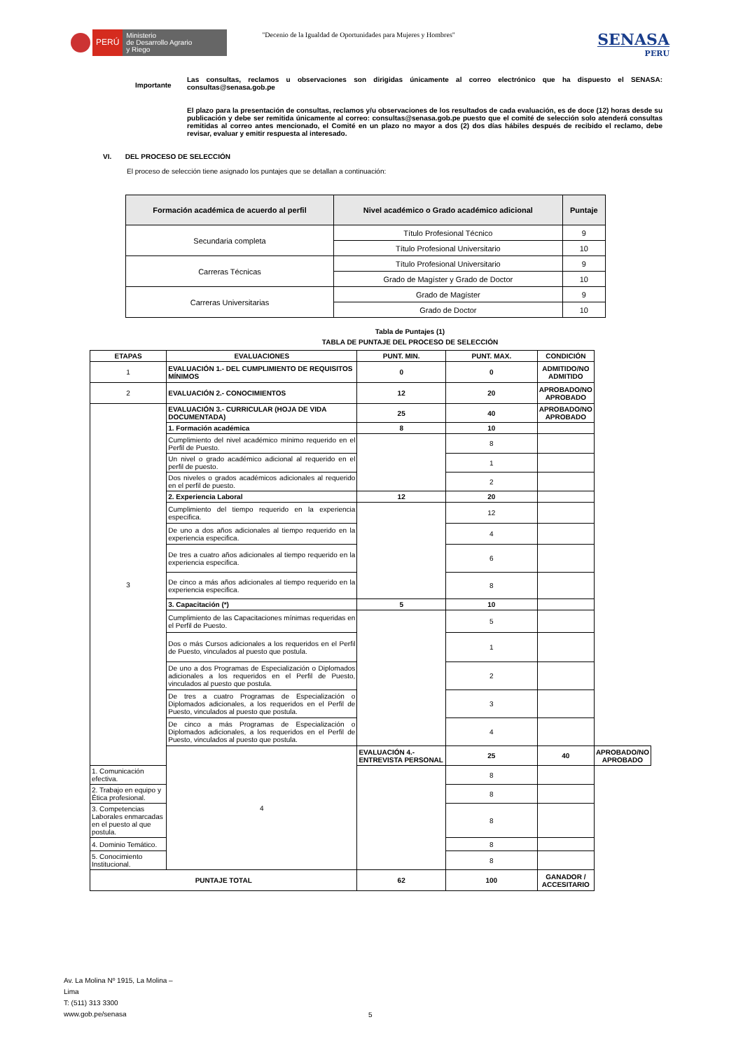PERÚ
Ministerio
de Desarrollo Agrario
y Riego
"Decenio de la Igualdad de Oportunidades para Mujeres y Hombres"
SENASA
PERU
Importante
Las consultas, reclamos u observaciones son dirigidas únicamente al correo electrónico que ha dispuesto el SENASA: consultas@senasa.gob.pe
El plazo para la presentación de consultas, reclamos y/u observaciones de los resultados de cada evaluación, es de doce (12) horas desde su publicación y debe ser remitida únicamente al correo: consultas@senasa.gob.pe puesto que el comité de selección solo atenderá consultas remitidas al correo antes mencionado, el Comité en un plazo no mayor a dos (2) dos días hábiles después de recibido el reclamo, debe revisar, evaluar y emitir respuesta al interesado.
VI. DEL PROCESO DE SELECCIÓN
El proceso de selección tiene asignado los puntajes que se detallan a continuación:
| Formación académica de acuerdo al perfil | Nivel académico o Grado académico adicional | Puntaje |
| --- | --- | --- |
| Secundaria completa | Título Profesional Técnico | 9 |
| | Título Profesional Universitario | 10 |
| Carreras Técnicas | Título Profesional Universitario | 9 |
| | Grado de Magíster y Grado de Doctor | 10 |
| Carreras Universitarias | Grado de Magíster | 9 |
| | Grado de Doctor | 10 |
Tabla de Puntajes (1)
TABLA DE PUNTAJE DEL PROCESO DE SELECCIÓN
| ETAPAS | EVALUACIONES | PUNT. MIN. | PUNT. MAX. | CONDICIÓN | |
| --- | --- | --- | --- | --- | --- |
| 1 | EVALUACIÓN 1.- DEL CUMPLIMIENTO DE REQUISITOS MÍNIMOS | 0 | 0 | ADMITIDO/NO ADMITIDO | |
| 2 | EVALUACIÓN 2.- CONOCIMIENTOS | 12 | 20 | APROBADO/NO APROBADO | |
| 3 | EVALUACIÓN 3.- CURRICULAR (HOJA DE VIDA DOCUMENTADA) | 25 | 40 | APROBADO/NO APROBADO | |
| | 1. Formación académica | 8 | 10 | | |
| | Cumplimiento del nivel académico mínimo requerido en el Perfil de Puesto. | | 8 | | |
| | Un nivel o grado académico adicional al requerido en el perfil de puesto. | | 1 | | |
| | Dos niveles o grados académicos adicionales al requerido en el perfil de puesto. | | 2 | | |
| | 2. Experiencia Laboral | 12 | 20 | | |
| | Cumplimiento del tiempo requerido en la experiencia especifica. | | 12 | | |
| | De uno a dos años adicionales al tiempo requerido en la experiencia especifica. | | 4 | | |
| | De tres a cuatro años adicionales al tiempo requerido en la experiencia especifica. | | 6 | | |
| | De cinco a más años adicionales al tiempo requerido en la experiencia especifica. | | 8 | | |
| | 3. Capacitación (*) | 5 | 10 | | |
| | Cumplimiento de las Capacitaciones mínimas requeridas en el Perfil de Puesto. | | 5 | | |
| | Dos o más Cursos adicionales a los requeridos en el Perfil de Puesto, vinculados al puesto que postula. | | 1 | | |
| | De uno a dos Programas de Especialización o Diplomados adicionales a los requeridos en el Perfil de Puesto, vinculados al puesto que postula. | | 2 | | |
| | De tres a cuatro Programas de Especialización o Diplomados adicionales, a los requeridos en el Perfil de Puesto, vinculados al puesto que postula. | | 3 | | |
| | De cinco a más Programas de Especialización o Diplomados adicionales, a los requeridos en el Perfil de Puesto, vinculados al puesto que postula. | | 4 | | |
| | 4 | EVALUACIÓN 4.- ENTREVISTA PERSONAL | 25 | 40 | APROBADO/NO APROBADO |
| 1. Comunicación efectiva. | | | 8 | | |
| 2. Trabajo en equipo y Ética profesional. | | | 8 | | |
| 3. Competencias Laborales enmarcadas en el puesto al que postula. | | | 8 | | |
| 4. Dominio Temático. | | | 8 | | |
| 5. Conocimiento Institucional. | | | 8 | | |
| PUNTAJE TOTAL | | 62 | 100 | GANADOR / ACCESITARIO | |
Av. La Molina Nº 1915, La Molina –
Lima
T: (511) 313 3300
www.gob.pe/senasa
5